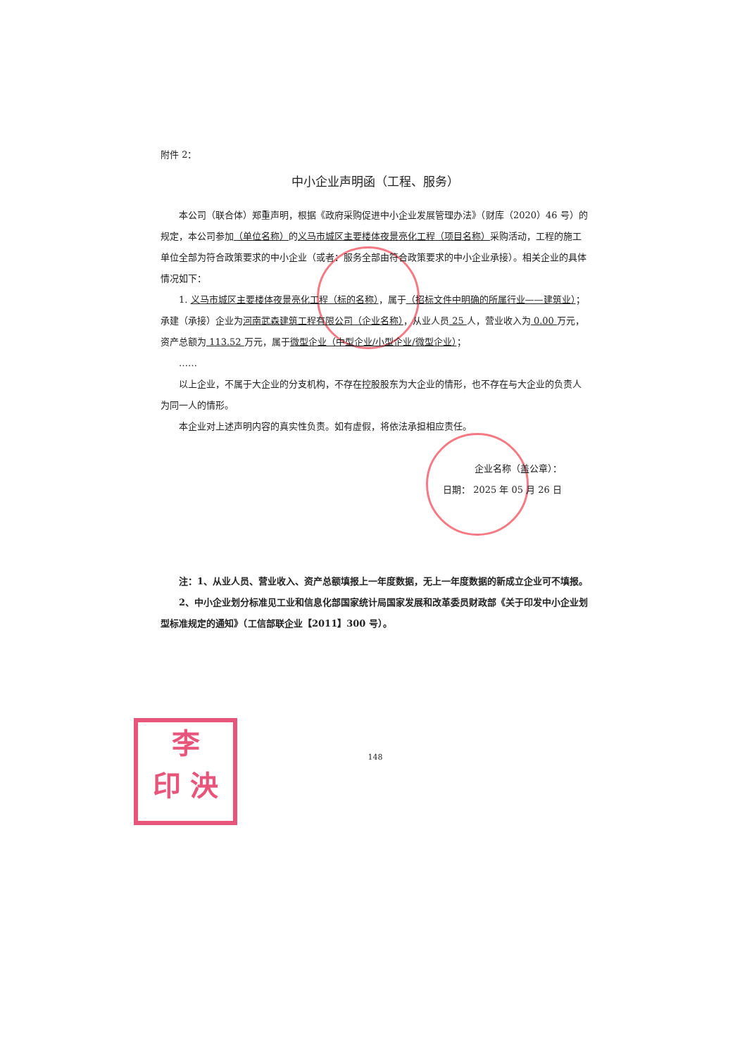附件 2：
中小企业声明函（工程、服务）
本公司（联合体）郑重声明，根据《政府采购促进中小企业发展管理办法》（财库（2020）46 号）的规定，本公司参加（单位名称）的义马市城区主要楼体夜景亮化工程（项目名称）采购活动，工程的施工单位全部为符合政策要求的中小企业（或者：服务全部由符合政策要求的中小企业承接）。相关企业的具体情况如下：
1. 义马市城区主要楼体夜景亮化工程（标的名称），属于（招标文件中明确的所属行业——建筑业）；承建（承接）企业为河南武森建筑工程有限公司（企业名称），从业人员 25 人，营业收入为 0.00 万元，资产总额为 113.52 万元，属于微型企业（中型企业/小型企业/微型企业）；
……
以上企业，不属于大企业的分支机构，不存在控股股东为大企业的情形，也不存在与大企业的负责人为同一人的情形。
本企业对上述声明内容的真实性负责。如有虚假，将依法承担相应责任。
企业名称（盖公章）：
日期： 2025 年 05 月 26 日
注：1、从业人员、营业收入、资产总额填报上一年度数据，无上一年度数据的新成立企业可不填报。
2、中小企业划分标准见工业和信息化部国家统计局国家发展和改革委员财政部《关于印发中小企业划型标准规定的通知》（工信部联企业【2011】300 号）。
148
李
印 泱